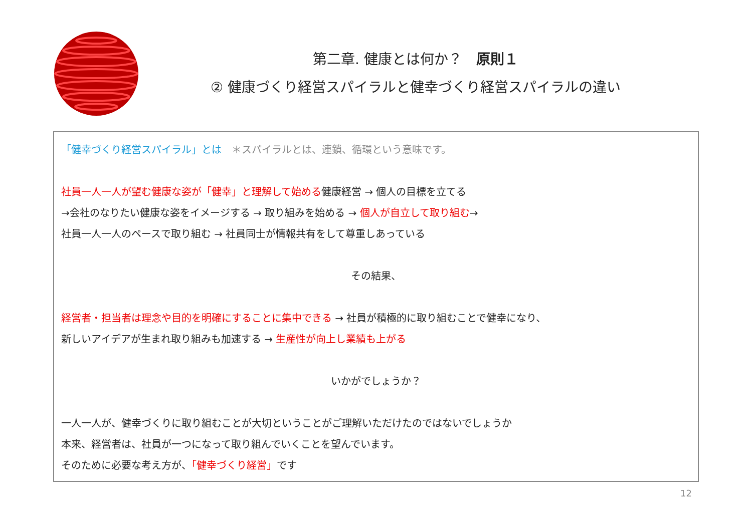第二章. 健康とは何か？　原則１
② 健康づくり経営スパイラルと健幸づくり経営スパイラルの違い
「健幸づくり経営スパイラル」とは　＊スパイラルとは、連鎖、循環という意味です。
社員一人一人が望む健康な姿が「健幸」と理解して始める健康経営 → 個人の目標を立てる
→会社のなりたい健康な姿をイメージする → 取り組みを始める → 個人が自立して取り組む→
社員一人一人のペースで取り組む → 社員同士が情報共有をして尊重しあっている
その結果、
経営者・担当者は理念や目的を明確にすることに集中できる → 社員が積極的に取り組むことで健幸になり、
新しいアイデアが生まれ取り組みも加速する → 生産性が向上し業績も上がる
いかがでしょうか？
一人一人が、健幸づくりに取り組むことが大切ということがご理解いただけたのではないでしょうか
本来、経営者は、社員が一つになって取り組んでいくことを望んでいます。
そのために必要な考え方が、「健幸づくり経営」です
12